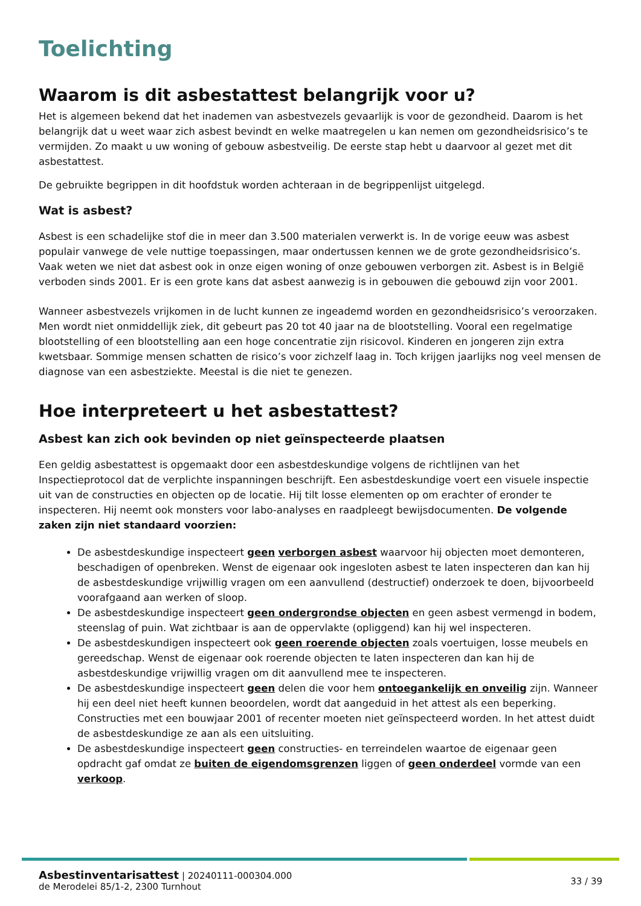Toelichting
Waarom is dit asbestattest belangrijk voor u?
Het is algemeen bekend dat het inademen van asbestvezels gevaarlijk is voor de gezondheid. Daarom is het belangrijk dat u weet waar zich asbest bevindt en welke maatregelen u kan nemen om gezondheidsrisico’s te vermijden. Zo maakt u uw woning of gebouw asbestveilig. De eerste stap hebt u daarvoor al gezet met dit asbestattest.
De gebruikte begrippen in dit hoofdstuk worden achteraan in de begrippenlijst uitgelegd.
Wat is asbest?
Asbest is een schadelijke stof die in meer dan 3.500 materialen verwerkt is. In de vorige eeuw was asbest populair vanwege de vele nuttige toepassingen, maar ondertussen kennen we de grote gezondheidsrisico’s. Vaak weten we niet dat asbest ook in onze eigen woning of onze gebouwen verborgen zit. Asbest is in België verboden sinds 2001. Er is een grote kans dat asbest aanwezig is in gebouwen die gebouwd zijn voor 2001.
Wanneer asbestvezels vrijkomen in de lucht kunnen ze ingeademd worden en gezondheidsrisico’s veroorzaken. Men wordt niet onmiddellijk ziek, dit gebeurt pas 20 tot 40 jaar na de blootstelling. Vooral een regelmatige blootstelling of een blootstelling aan een hoge concentratie zijn risicovol. Kinderen en jongeren zijn extra kwetsbaar. Sommige mensen schatten de risico’s voor zichzelf laag in. Toch krijgen jaarlijks nog veel mensen de diagnose van een asbestziekte. Meestal is die niet te genezen.
Hoe interpreteert u het asbestattest?
Asbest kan zich ook bevinden op niet geïnspecteerde plaatsen
Een geldig asbestattest is opgemaakt door een asbestdeskundige volgens de richtlijnen van het Inspectieprotocol dat de verplichte inspanningen beschrijft. Een asbestdeskundige voert een visuele inspectie uit van de constructies en objecten op de locatie. Hij tilt losse elementen op om erachter of eronder te inspecteren. Hij neemt ook monsters voor labo-analyses en raadpleegt bewijsdocumenten. De volgende zaken zijn niet standaard voorzien:
De asbestdeskundige inspecteert geen verborgen asbest waarvoor hij objecten moet demonteren, beschadigen of openbreken. Wenst de eigenaar ook ingesloten asbest te laten inspecteren dan kan hij de asbestdeskundige vrijwillig vragen om een aanvullend (destructief) onderzoek te doen, bijvoorbeeld voorafgaand aan werken of sloop.
De asbestdeskundige inspecteert geen ondergrondse objecten en geen asbest vermengd in bodem, steenslag of puin. Wat zichtbaar is aan de oppervlakte (opliggend) kan hij wel inspecteren.
De asbestdeskundigen inspecteert ook geen roerende objecten zoals voertuigen, losse meubels en gereedschap. Wenst de eigenaar ook roerende objecten te laten inspecteren dan kan hij de asbestdeskundige vrijwillig vragen om dit aanvullend mee te inspecteren.
De asbestdeskundige inspecteert geen delen die voor hem ontoegankelijk en onveilig zijn. Wanneer hij een deel niet heeft kunnen beoordelen, wordt dat aangeduid in het attest als een beperking. Constructies met een bouwjaar 2001 of recenter moeten niet geïnspecteerd worden. In het attest duidt de asbestdeskundige ze aan als een uitsluiting.
De asbestdeskundige inspecteert geen constructies- en terreindelen waartoe de eigenaar geen opdracht gaf omdat ze buiten de eigendomsgrenzen liggen of geen onderdeel vormde van een verkoop.
Asbestinventarisattest | 20240111-000304.000
de Merodelei 85/1-2, 2300 Turnhout
33 / 39